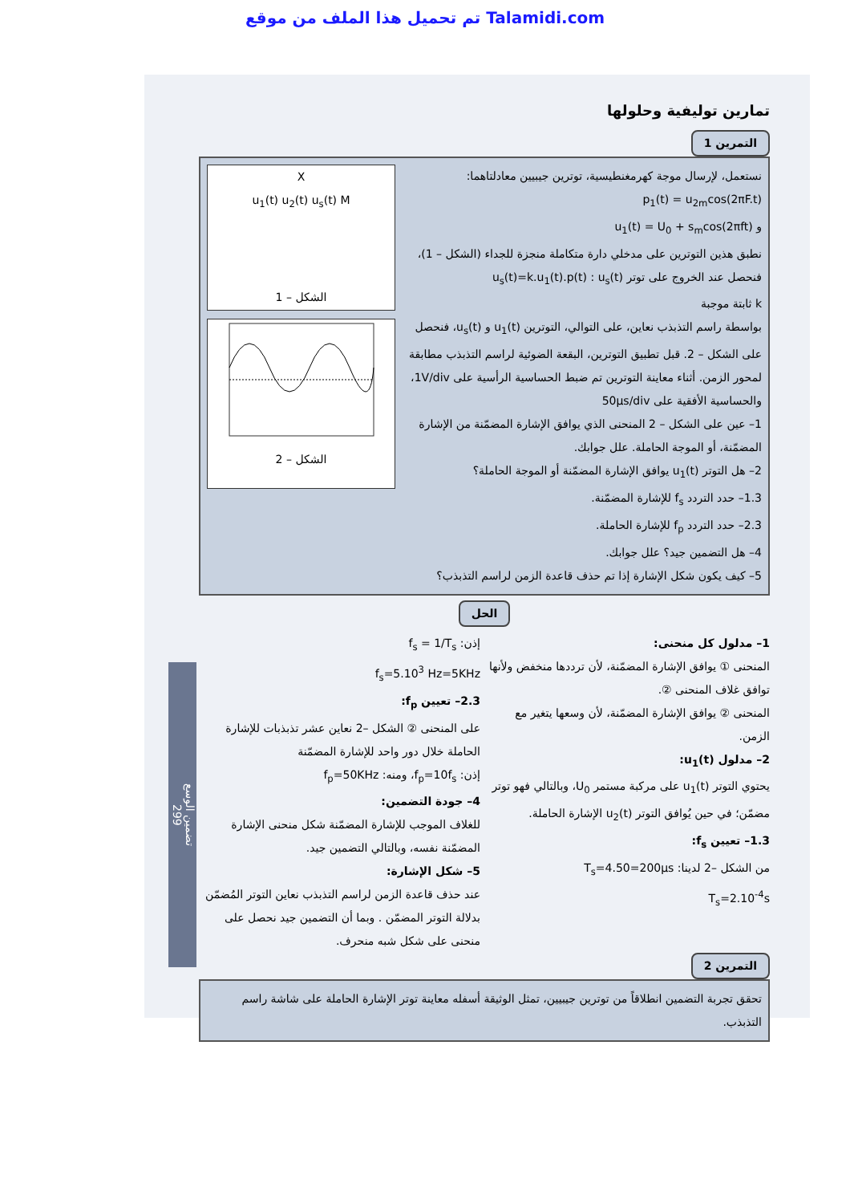تم تحميل هذا الملف من موقع Talamidi.com
تمارين توليفية وحلولها
التمرين 1
نستعمل، لإرسال موجة كهرمغنطيسية، توترين جيبيين معادلتاهما:
p<sub>1</sub>(t) = u<sub>2m</sub>cos(2πF.t)
و u<sub>1</sub>(t) = U<sub>0</sub> + s<sub>m</sub>cos(2πft)
نطبق هذين التوترين على مدخلي دارة متكاملة منجزة للجداء (الشكل – 1)، فنحصل عند الخروج على توتر u<sub>s</sub>(t) : u<sub>s</sub>(t)=k.u<sub>1</sub>(t).p(t)
k ثابتة موجبة
بواسطة راسم التذبذب نعاين، على التوالي، التوترين u<sub>1</sub>(t) و u<sub>s</sub>(t)، فنحصل على الشكل – 2. قبل تطبيق التوترين، البقعة الضوئية لراسم التذبذب مطابقة لمحور الزمن. أثناء معاينة التوترين تم ضبط الحساسية الرأسية على 1V/div، والحساسية الأفقية على 50μs/div
1– عين على الشكل – 2 المنحنى الذي يوافق الإشارة المضمّنة من الإشارة المضمّنة، أو الموجة الحاملة. علل جوابك.
2– هل التوتر u<sub>1</sub>(t) يوافق الإشارة المضمّنة أو الموجة الحاملة؟
1.3– حدد التردد f<sub>s</sub> للإشارة المضمّنة.
2.3– حدد التردد f<sub>p</sub> للإشارة الحاملة.
4– هل التضمين جيد؟ علل جوابك.
5– كيف يكون شكل الإشارة إذا تم حذف قاعدة الزمن لراسم التذبذب؟
X
u<sub>1</sub>(t) u<sub>2</sub>(t) u<sub>s</sub>(t) M
الشكل – 1
الشكل – 2
الحل
1– مدلول كل منحنى:
المنحنى ① يوافق الإشارة المضمّنة، لأن ترددها منخفض ولأنها توافق غلاف المنحنى ②.
المنحنى ② يوافق الإشارة المضمّنة، لأن وسعها يتغير مع الزمن.
2– مدلول u<sub>1</sub>(t):
يحتوي التوتر u<sub>1</sub>(t) على مركبة مستمر U<sub>0</sub>، وبالتالي فهو توتر مضمّن؛ في حين يُوافق التوتر u<sub>2</sub>(t) الإشارة الحاملة.
1.3– تعيين f<sub>s</sub>:
من الشكل –2 لدينا: T<sub>s</sub>=4.50=200μs
T<sub>s</sub>=2.10<sup>-4</sup>s
إذن: f<sub>s</sub> = 1/T<sub>s</sub>
f<sub>s</sub>=5.10<sup>3</sup> Hz=5KHz
2.3– تعيين f<sub>p</sub>:
على المنحنى ② الشكل –2 نعاين عشر تذبذبات للإشارة الحاملة خلال دور واحد للإشارة المضمّنة
إذن: f<sub>p</sub>=10f<sub>s</sub>، ومنه: f<sub>p</sub>=50KHz
4– جودة التضمين:
للغلاف الموجب للإشارة المضمّنة شكل منحنى الإشارة المضمّنة نفسه، وبالتالي التضمين جيد.
5– شكل الإشارة:
عند حذف قاعدة الزمن لراسم التذبذب نعاين التوتر المُضمّن بدلالة التوتر المضمّن . وبما أن التضمين جيد نحصل على منحنى على شكل شبه منحرف.
التمرين 2
تحقق تجربة التضمين انطلاقاً من توترين جيبيين، تمثل الوثيقة أسفله معاينة توتر الإشارة الحاملة على شاشة راسم التذبذب.
تضمين الوسع
299